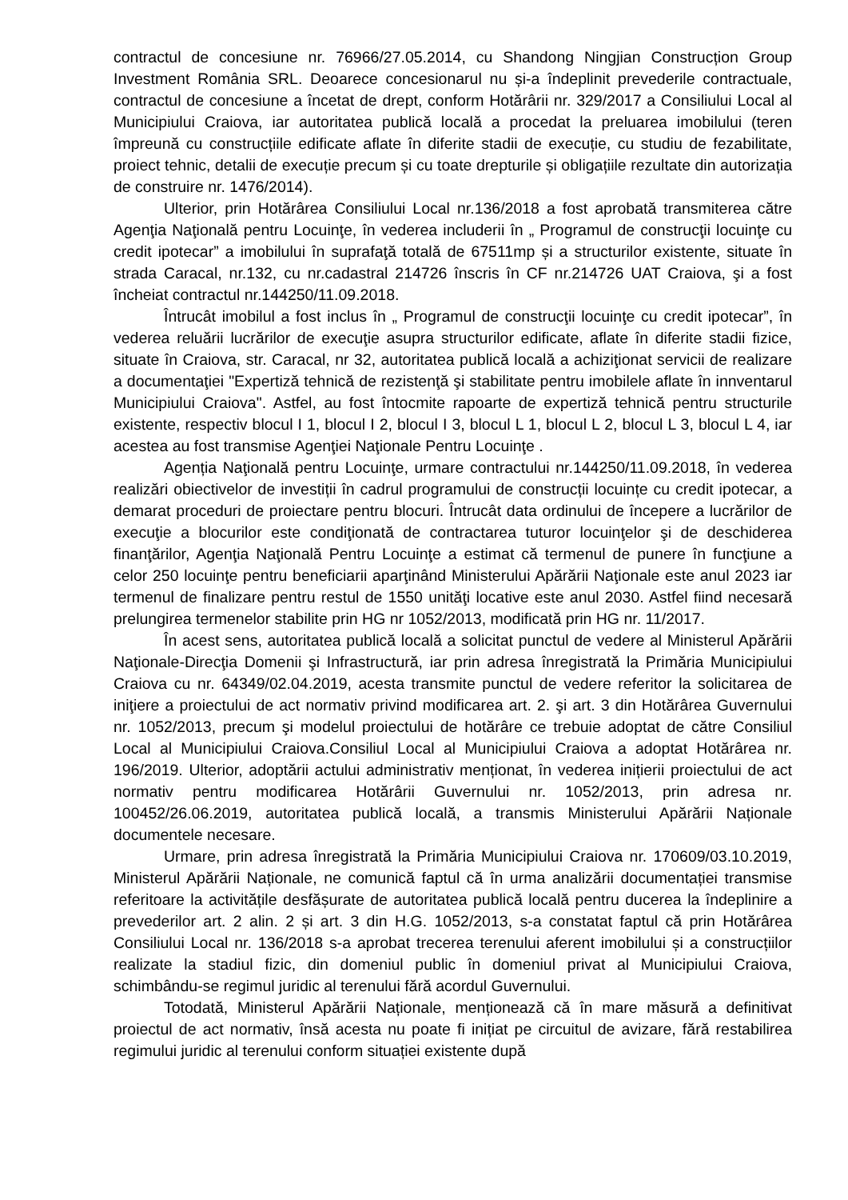contractul de concesiune nr. 76966/27.05.2014, cu Shandong Ningjian Construcțion Group Investment România SRL. Deoarece concesionarul nu și-a îndeplinit prevederile contractuale, contractul de concesiune a încetat de drept, conform Hotărârii nr. 329/2017 a Consiliului Local al Municipiului Craiova, iar autoritatea publică locală a procedat la preluarea imobilului (teren împreună cu construcțiile edificate aflate în diferite stadii de execuție, cu studiu de fezabilitate, proiect tehnic, detalii de execuție precum și cu toate drepturile și obligațiile rezultate din autorizația de construire nr. 1476/2014).
Ulterior, prin Hotărârea Consiliului Local nr.136/2018 a fost aprobată transmiterea către Agenţia Naţională pentru Locuinţe, în vederea includerii în „ Programul de construcţii locuinţe cu credit ipotecar” a imobilului în suprafaţă totală de 67511mp și a structurilor existente, situate în strada Caracal, nr.132, cu nr.cadastral 214726 înscris în CF nr.214726 UAT Craiova, şi a fost încheiat contractul nr.144250/11.09.2018.
Întrucât imobilul a fost inclus în „ Programul de construcţii locuinţe cu credit ipotecar”, în vederea reluării lucrărilor de execuţie asupra structurilor edificate, aflate în diferite stadii fizice, situate în Craiova, str. Caracal, nr 32, autoritatea publică locală a achiziţionat servicii de realizare a documentaţiei "Expertiză tehnică de rezistenţă şi stabilitate pentru imobilele aflate în innventarul Municipiului Craiova". Astfel, au fost întocmite rapoarte de expertiză tehnică pentru structurile existente, respectiv blocul I 1, blocul I 2, blocul I 3, blocul L 1, blocul L 2, blocul L 3, blocul L 4, iar acestea au fost transmise Agenţiei Naţionale Pentru Locuinţe .
Agenția Naţională pentru Locuinţe, urmare contractului nr.144250/11.09.2018, în vederea realizări obiectivelor de investiții în cadrul programului de construcții locuințe cu credit ipotecar, a demarat proceduri de proiectare pentru blocuri. Întrucât data ordinului de începere a lucrărilor de execuţie a blocurilor este condiţionată de contractarea tuturor locuinţelor şi de deschiderea finanţărilor, Agenţia Naţională Pentru Locuinţe a estimat că termenul de punere în funcţiune a celor 250 locuinţe pentru beneficiarii aparţinând Ministerului Apărării Naţionale este anul 2023 iar termenul de finalizare pentru restul de 1550 unităţi locative este anul 2030. Astfel fiind necesară prelungirea termenelor stabilite prin HG nr 1052/2013, modificată prin HG nr. 11/2017.
În acest sens, autoritatea publică locală a solicitat punctul de vedere al Ministerul Apărării Naţionale-Direcţia Domenii şi Infrastructură, iar prin adresa înregistrată la Primăria Municipiului Craiova cu nr. 64349/02.04.2019, acesta transmite punctul de vedere referitor la solicitarea de iniţiere a proiectului de act normativ privind modificarea art. 2. şi art. 3 din Hotărârea Guvernului nr. 1052/2013, precum şi modelul proiectului de hotărâre ce trebuie adoptat de către Consiliul Local al Municipiului Craiova.Consiliul Local al Municipiului Craiova a adoptat Hotărârea nr. 196/2019. Ulterior, adoptării actului administrativ menționat, în vederea inițierii proiectului de act normativ pentru modificarea Hotărârii Guvernului nr. 1052/2013, prin adresa nr. 100452/26.06.2019, autoritatea publică locală, a transmis Ministerului Apărării Naționale documentele necesare.
Urmare, prin adresa înregistrată la Primăria Municipiului Craiova nr. 170609/03.10.2019, Ministerul Apărării Naționale, ne comunică faptul că în urma analizării documentației transmise referitoare la activitățile desfășurate de autoritatea publică locală pentru ducerea la îndeplinire a prevederilor art. 2 alin. 2 și art. 3 din H.G. 1052/2013, s-a constatat faptul că prin Hotărârea Consiliului Local nr. 136/2018 s-a aprobat trecerea terenului aferent imobilului și a construcțiilor realizate la stadiul fizic, din domeniul public în domeniul privat al Municipiului Craiova, schimbându-se regimul juridic al terenului fără acordul Guvernului.
Totodată, Ministerul Apărării Naționale, menționează că în mare măsură a definitivat proiectul de act normativ, însă acesta nu poate fi inițiat pe circuitul de avizare, fără restabilirea regimului juridic al terenului conform situației existente după